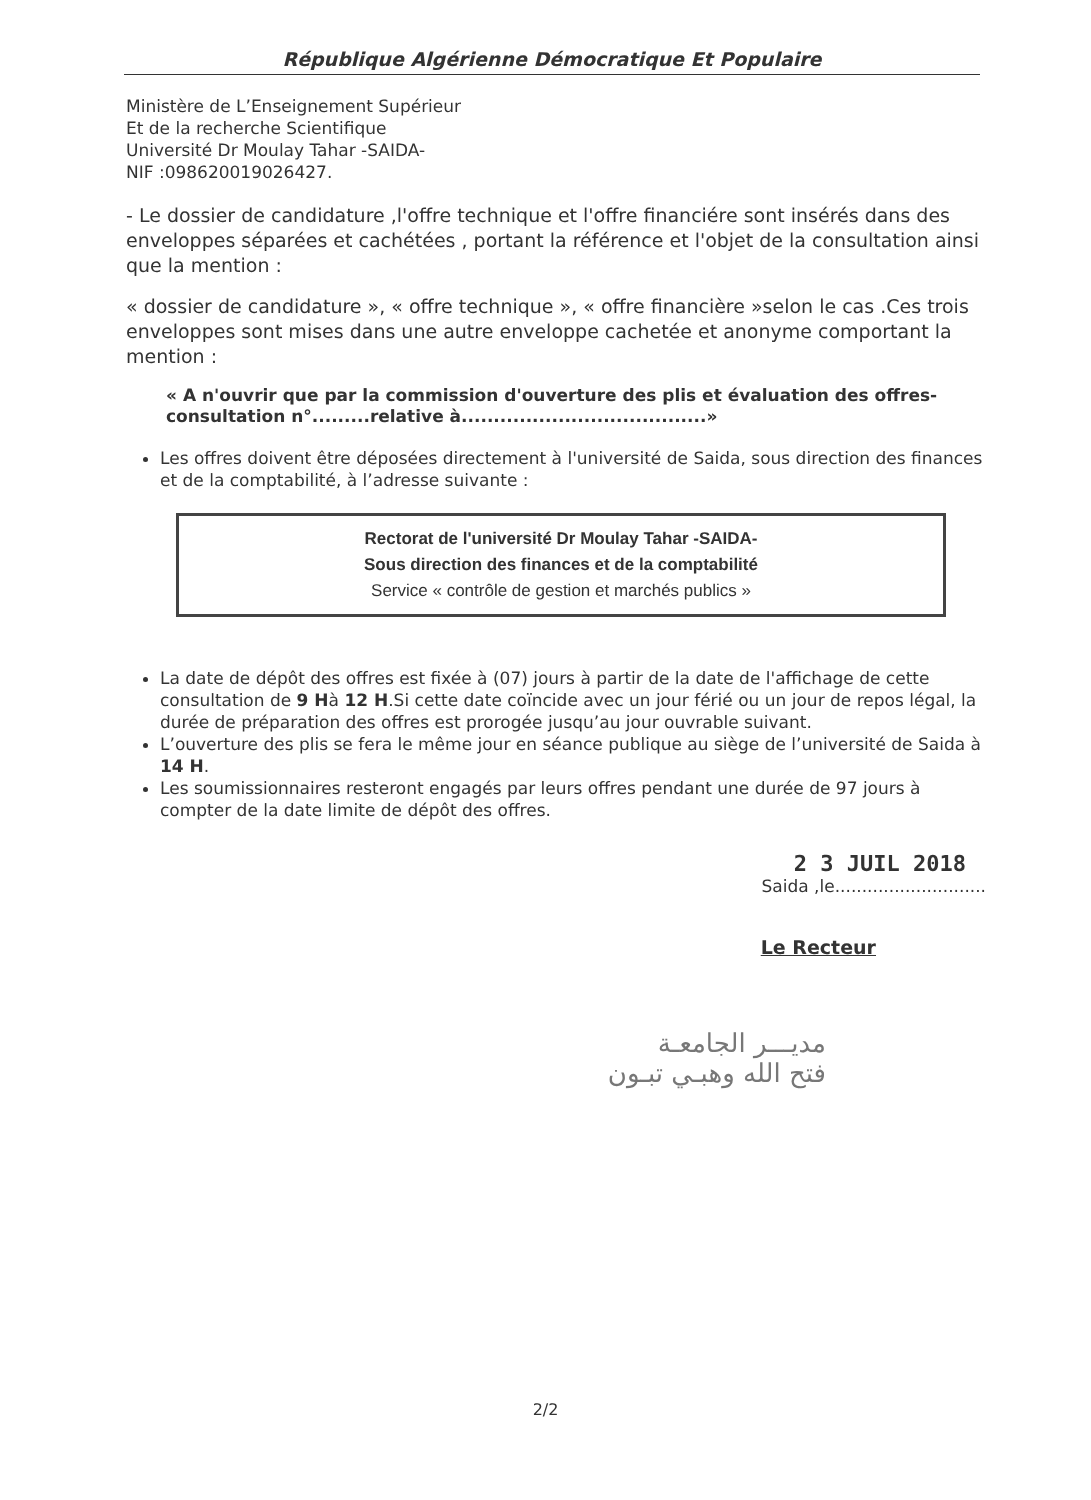République Algérienne Démocratique Et Populaire
Ministère de L’Enseignement Supérieur
Et de la recherche Scientifique
Université Dr Moulay Tahar -SAIDA-
NIF :098620019026427.
- Le dossier de candidature ,l'offre technique et l'offre financiére sont insérés dans des enveloppes séparées et cachétées , portant la référence et l'objet de la consultation ainsi que la mention :
« dossier de candidature », « offre technique », « offre financière »selon le cas .Ces trois enveloppes sont mises dans une autre enveloppe cachetée et anonyme comportant la mention :
« A n'ouvrir que par la commission d'ouverture des plis et évaluation des offres-consultation n°.........relative à......................................»
Les offres doivent être déposées directement à l'université de Saida, sous direction des finances et de la comptabilité, à l’adresse suivante :
Rectorat de l'université Dr Moulay Tahar -SAIDA-
Sous direction des finances et de la comptabilité
Service « contrôle de gestion et marchés publics »
La date de dépôt des offres est fixée à (07) jours à partir de la date de l'affichage de cette consultation de 9 Hà 12 H.Si cette date coïncide avec un jour férié ou un jour de repos légal, la durée de préparation des offres est prorogée jusqu’au jour ouvrable suivant.
L’ouverture des plis se fera le même jour en séance publique au siège de l’université de Saida à 14 H.
Les soumissionnaires resteront engagés par leurs offres pendant une durée de 97 jours à compter de la date limite de dépôt des offres.
2 3 JUIL 2018
Saida ,le............................
Le Recteur
مديـــر الجامعـة
فتح الله وهبـي تبـون
2/2